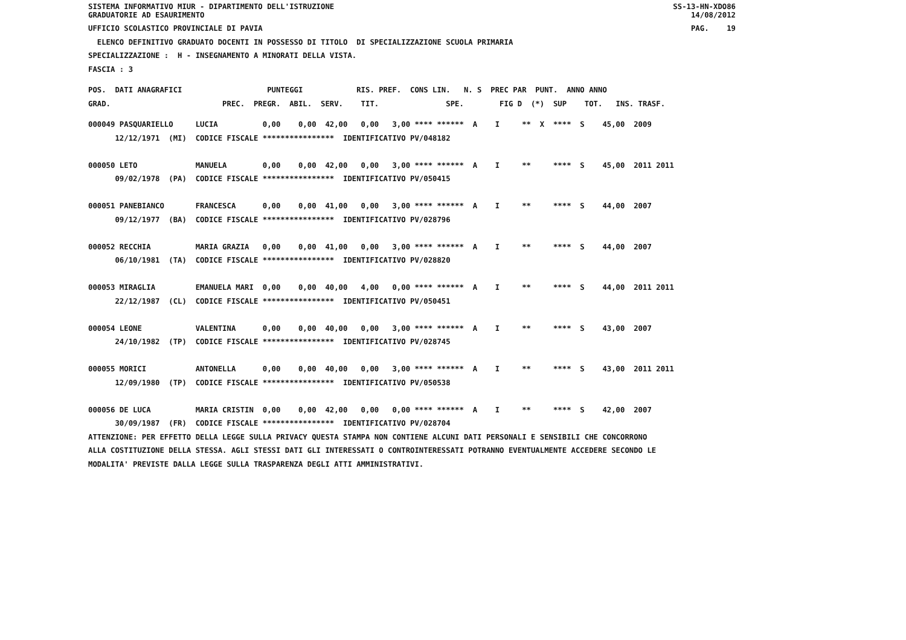SISTEMA INFORMATIVO MIUR - DIPARTIMENTO DELL'ISTRUZIONE
GRADUATORIE AD ESAURIMENTO SS-13-HN-XDO86
14/08/2012
UFFICIO SCOLASTICO PROVINCIALE DI PAVIA PAG. 19
ELENCO DEFINITIVO GRADUATO DOCENTI IN POSSESSO DI TITOLO DI SPECIALIZZAZIONE SCUOLA PRIMARIA
SPECIALIZZAZIONE : H - INSEGNAMENTO A MINORATI DELLA VISTA.
FASCIA : 3
POS. DATI ANAGRAFICI PUNTEGGI RIS. PREF. CONS LIN. N. S PREC PAR PUNT. ANNO ANNO
GRAD. PREC. PREGR. ABIL. SERV. TIT. SPE. FIG D (*) SUP TOT. INS. TRASF.
000049 PASQUARIELLO LUCIA 0,00 0,00 42,00 0,00 3,00 **** ****** A I ** X **** S 45,00 2009 12/12/1971 (MI) CODICE FISCALE **************** IDENTIFICATIVO PV/048182 000050 LETO MANUELA 0,00 0,00 42,00 0,00 3,00 **** ****** A I ** **** S 45,00 2011 2011 09/02/1978 (PA) CODICE FISCALE **************** IDENTIFICATIVO PV/050415 000051 PANEBIANCO FRANCESCA 0,00 0,00 41,00 0,00 3,00 **** ****** A I ** **** S 44,00 2007 09/12/1977 (BA) CODICE FISCALE **************** IDENTIFICATIVO PV/028796 000052 RECCHIA MARIA GRAZIA 0,00 0,00 41,00 0,00 3,00 **** ****** A I ** **** S 44,00 2007 06/10/1981 (TA) CODICE FISCALE **************** IDENTIFICATIVO PV/028820 000053 MIRAGLIA EMANUELA MARI 0,00 0,00 40,00 4,00 0,00 **** ****** A I ** **** S 44,00 2011 2011 22/12/1987 (CL) CODICE FISCALE **************** IDENTIFICATIVO PV/050451 000054 LEONE VALENTINA 0,00 0,00 40,00 0,00 3,00 **** ****** A I ** **** S 43,00 2007 24/10/1982 (TP) CODICE FISCALE **************** IDENTIFICATIVO PV/028745 000055 MORICI ANTONELLA 0,00 0,00 40,00 0,00 3,00 **** ****** A I ** **** S 43,00 2011 2011 12/09/1980 (TP) CODICE FISCALE **************** IDENTIFICATIVO PV/050538 000056 DE LUCA MARIA CRISTIN 0,00 0,00 42,00 0,00 0,00 **** ****** A I ** **** S 42,00 2007 30/09/1987 (FR) CODICE FISCALE **************** IDENTIFICATIVO PV/028704 ATTENZIONE: PER EFFETTO DELLA LEGGE SULLA PRIVACY QUESTA STAMPA NON CONTIENE ALCUNI DATI PERSONALI E SENSIBILI CHE CONCORRONO ALLA COSTITUZIONE DELLA STESSA. AGLI STESSI DATI GLI INTERESSATI O CONTROINTERESSATI POTRANNO EVENTUALMENTE ACCEDERE SECONDO LE MODALITA' PREVISTE DALLA LEGGE SULLA TRASPARENZA DEGLI ATTI AMMINISTRATIVI.